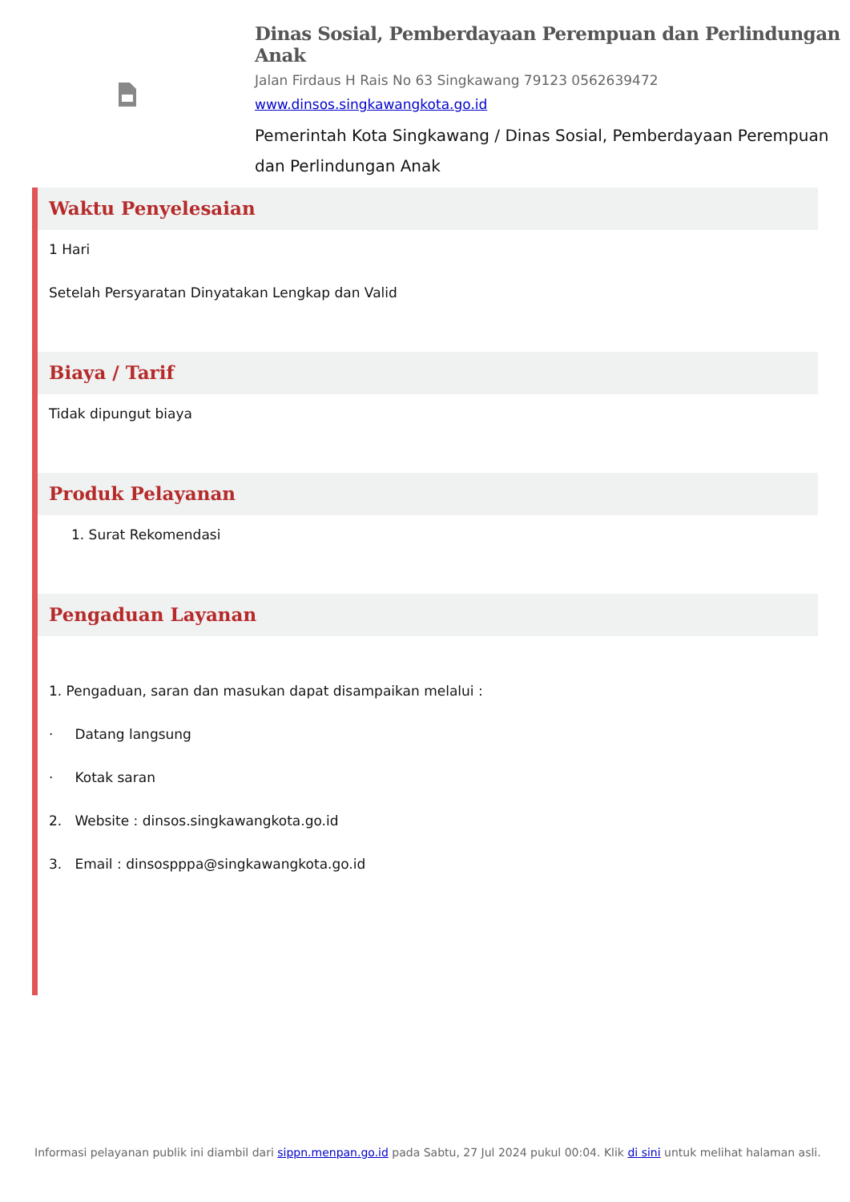Dinas Sosial, Pemberdayaan Perempuan dan Perlindungan Anak
Jalan Firdaus H Rais No 63 Singkawang 79123 0562639472
www.dinsos.singkawangkota.go.id
Pemerintah Kota Singkawang / Dinas Sosial, Pemberdayaan Perempuan dan Perlindungan Anak
Waktu Penyelesaian
1 Hari
Setelah Persyaratan Dinyatakan Lengkap dan Valid
Biaya / Tarif
Tidak dipungut biaya
Produk Pelayanan
1. Surat Rekomendasi
Pengaduan Layanan
1. Pengaduan, saran dan masukan dapat disampaikan melalui :
· Datang langsung
· Kotak saran
2. Website : dinsos.singkawangkota.go.id
3. Email : dinsospppa@singkawangkota.go.id
Informasi pelayanan publik ini diambil dari sippn.menpan.go.id pada Sabtu, 27 Jul 2024 pukul 00:04. Klik di sini untuk melihat halaman asli.